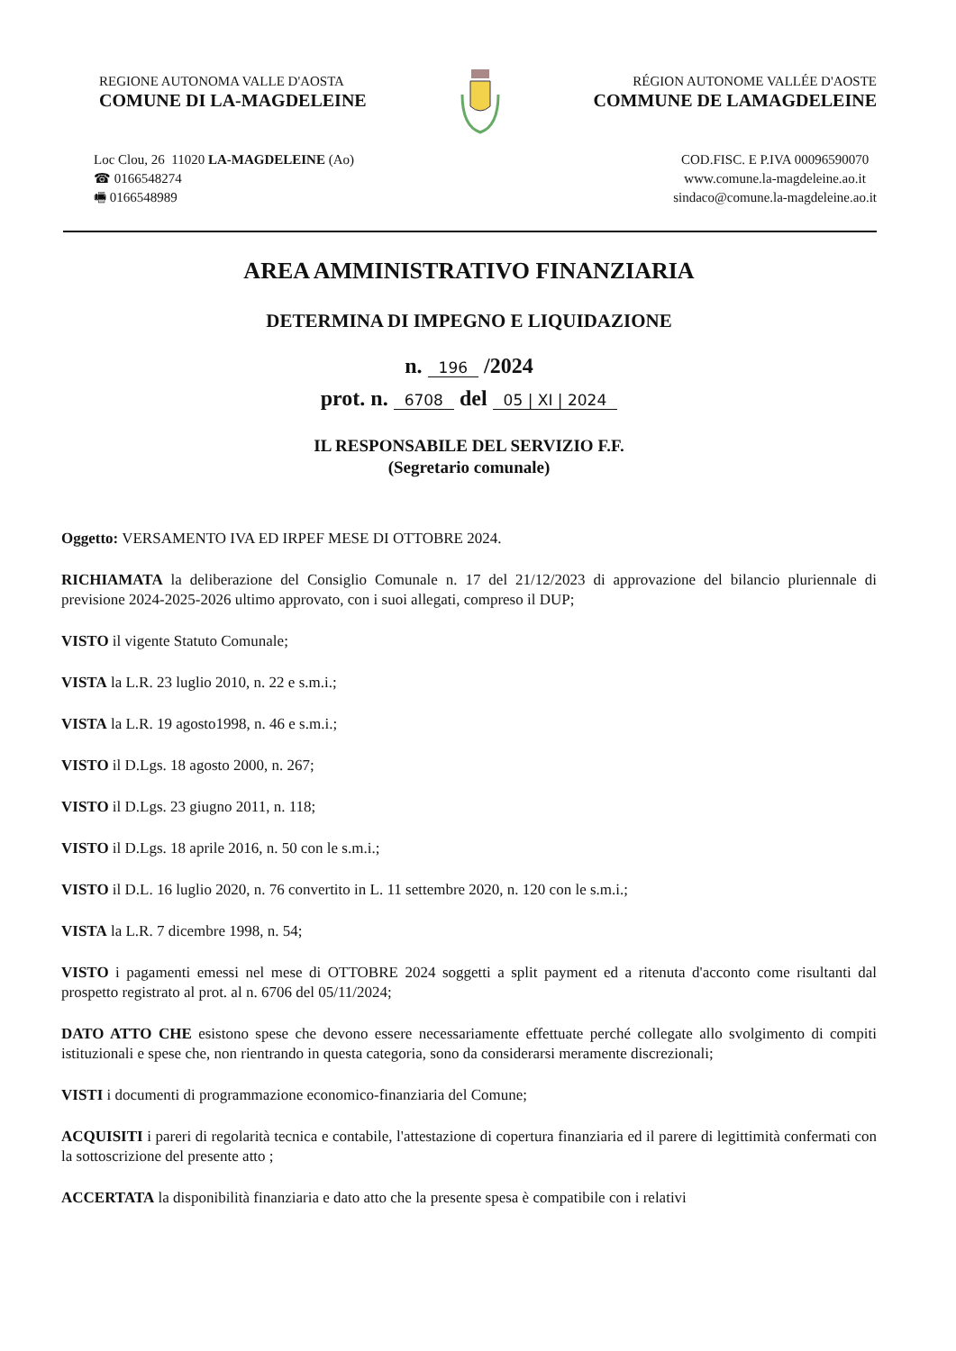REGIONE AUTONOMA VALLE D'AOSTA
COMUNE DI LA-MAGDELEINE
RÉGION AUTONOME VALLÉE D'AOSTE
COMMUNE DE LAMAGDELEINE
Loc Clou, 26 11020 LA-MAGDELEINE (Ao)
☎ 0166548274
🖷 0166548989
COD.FISC. E P.IVA 00096590070
www.comune.la-magdeleine.ao.it
sindaco@comune.la-magdeleine.ao.it
AREA AMMINISTRATIVO FINANZIARIA
DETERMINA DI IMPEGNO E LIQUIDAZIONE
n. 196 /2024
prot. n. 6708 del 05 | XI | 2024
IL RESPONSABILE DEL SERVIZIO F.F.
(Segretario comunale)
Oggetto: VERSAMENTO IVA ED IRPEF MESE DI OTTOBRE 2024.
RICHIAMATA la deliberazione del Consiglio Comunale n. 17 del 21/12/2023 di approvazione del bilancio pluriennale di previsione 2024-2025-2026 ultimo approvato, con i suoi allegati, compreso il DUP;
VISTO il vigente Statuto Comunale;
VISTA la L.R. 23 luglio 2010, n. 22 e s.m.i.;
VISTA la L.R. 19 agosto1998, n. 46 e s.m.i.;
VISTO il D.Lgs. 18 agosto 2000, n. 267;
VISTO il D.Lgs. 23 giugno 2011, n. 118;
VISTO il D.Lgs. 18 aprile 2016, n. 50 con le s.m.i.;
VISTO il D.L. 16 luglio 2020, n. 76 convertito in L. 11 settembre 2020, n. 120 con le s.m.i.;
VISTA la L.R. 7 dicembre 1998, n. 54;
VISTO i pagamenti emessi nel mese di OTTOBRE 2024 soggetti a split payment ed a ritenuta d'acconto come risultanti dal prospetto registrato al prot. al n. 6706 del 05/11/2024;
DATO ATTO CHE esistono spese che devono essere necessariamente effettuate perché collegate allo svolgimento di compiti istituzionali e spese che, non rientrando in questa categoria, sono da considerarsi meramente discrezionali;
VISTI i documenti di programmazione economico-finanziaria del Comune;
ACQUISITI i pareri di regolarità tecnica e contabile, l'attestazione di copertura finanziaria ed il parere di legittimità confermati con la sottoscrizione del presente atto ;
ACCERTATA la disponibilità finanziaria e dato atto che la presente spesa è compatibile con i relativi